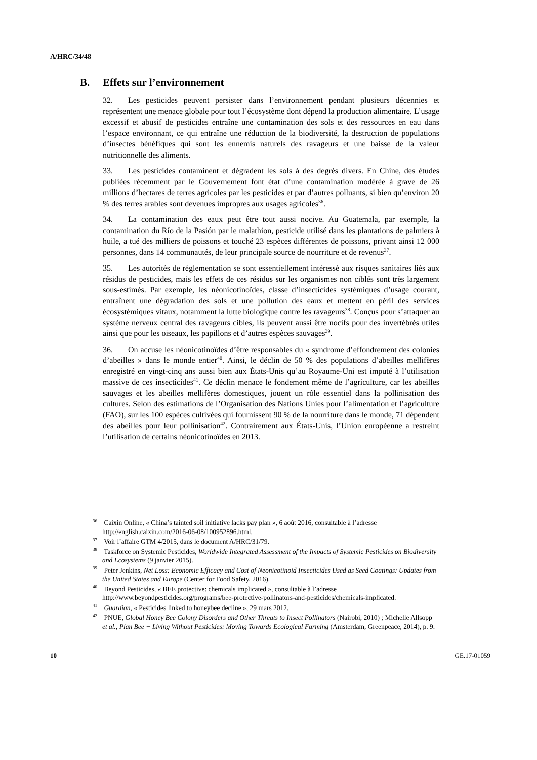A/HRC/34/48
B. Effets sur l’environnement
32. Les pesticides peuvent persister dans l’environnement pendant plusieurs décennies et représentent une menace globale pour tout l’écosystème dont dépend la production alimentaire. L’usage excessif et abusif de pesticides entraîne une contamination des sols et des ressources en eau dans l’espace environnant, ce qui entraîne une réduction de la biodiversité, la destruction de populations d’insectes bénéfiques qui sont les ennemis naturels des ravageurs et une baisse de la valeur nutritionnelle des aliments.
33. Les pesticides contaminent et dégradent les sols à des degrés divers. En Chine, des études publiées récemment par le Gouvernement font état d’une contamination modérée à grave de 26 millions d’hectares de terres agricoles par les pesticides et par d’autres polluants, si bien qu’environ 20 % des terres arables sont devenues impropres aux usages agricoles<sup>36</sup>.
34. La contamination des eaux peut être tout aussi nocive. Au Guatemala, par exemple, la contamination du Río de la Pasión par le malathion, pesticide utilisé dans les plantations de palmiers à huile, a tué des milliers de poissons et touché 23 espèces différentes de poissons, privant ainsi 12 000 personnes, dans 14 communautés, de leur principale source de nourriture et de revenus<sup>37</sup>.
35. Les autorités de réglementation se sont essentiellement intéressé aux risques sanitaires liés aux résidus de pesticides, mais les effets de ces résidus sur les organismes non ciblés sont très largement sous-estimés. Par exemple, les néonicotinoïdes, classe d’insecticides systémiques d’usage courant, entraînent une dégradation des sols et une pollution des eaux et mettent en péril des services écosystémiques vitaux, notamment la lutte biologique contre les ravageurs<sup>38</sup>. Conçus pour s’attaquer au système nerveux central des ravageurs cibles, ils peuvent aussi être nocifs pour des invertébrés utiles ainsi que pour les oiseaux, les papillons et d’autres espèces sauvages<sup>39</sup>.
36. On accuse les néonicotinoïdes d’être responsables du « syndrome d’effondrement des colonies d’abeilles » dans le monde entier<sup>40</sup>. Ainsi, le déclin de 50 % des populations d’abeilles mellifères enregistré en vingt-cinq ans aussi bien aux États-Unis qu’au Royaume-Uni est imputé à l’utilisation massive de ces insecticides<sup>41</sup>. Ce déclin menace le fondement même de l’agriculture, car les abeilles sauvages et les abeilles mellifères domestiques, jouent un rôle essentiel dans la pollinisation des cultures. Selon des estimations de l’Organisation des Nations Unies pour l’alimentation et l’agriculture (FAO), sur les 100 espèces cultivées qui fournissent 90 % de la nourriture dans le monde, 71 dépendent des abeilles pour leur pollinisation<sup>42</sup>. Contrairement aux États-Unis, l’Union européenne a restreint l’utilisation de certains néonicotinoïdes en 2013.
<sup>36</sup> Caixin Online, « China’s tainted soil initiative lacks pay plan », 6 août 2016, consultable à l’adresse http://english.caixin.com/2016-06-08/100952896.html.
<sup>37</sup> Voir l’affaire GTM 4/2015, dans le document A/HRC/31/79.
<sup>38</sup> Taskforce on Systemic Pesticides, Worldwide Integrated Assessment of the Impacts of Systemic Pesticides on Biodiversity and Ecosystems (9 janvier 2015).
<sup>39</sup> Peter Jenkins, Net Loss: Economic Efficacy and Cost of Neonicotinoid Insecticides Used as Seed Coatings: Updates from the United States and Europe (Center for Food Safety, 2016).
<sup>40</sup> Beyond Pesticides, « BEE protective: chemicals implicated », consultable à l’adresse http://www.beyondpesticides.org/programs/bee-protective-pollinators-and-pesticides/chemicals-implicated.
<sup>41</sup> Guardian, « Pesticides linked to honeybee decline », 29 mars 2012.
<sup>42</sup> PNUE, Global Honey Bee Colony Disorders and Other Threats to Insect Pollinators (Nairobi, 2010) ; Michelle Allsopp et al., Plan Bee − Living Without Pesticides: Moving Towards Ecological Farming (Amsterdam, Greenpeace, 2014), p. 9.
10 GE.17-01059